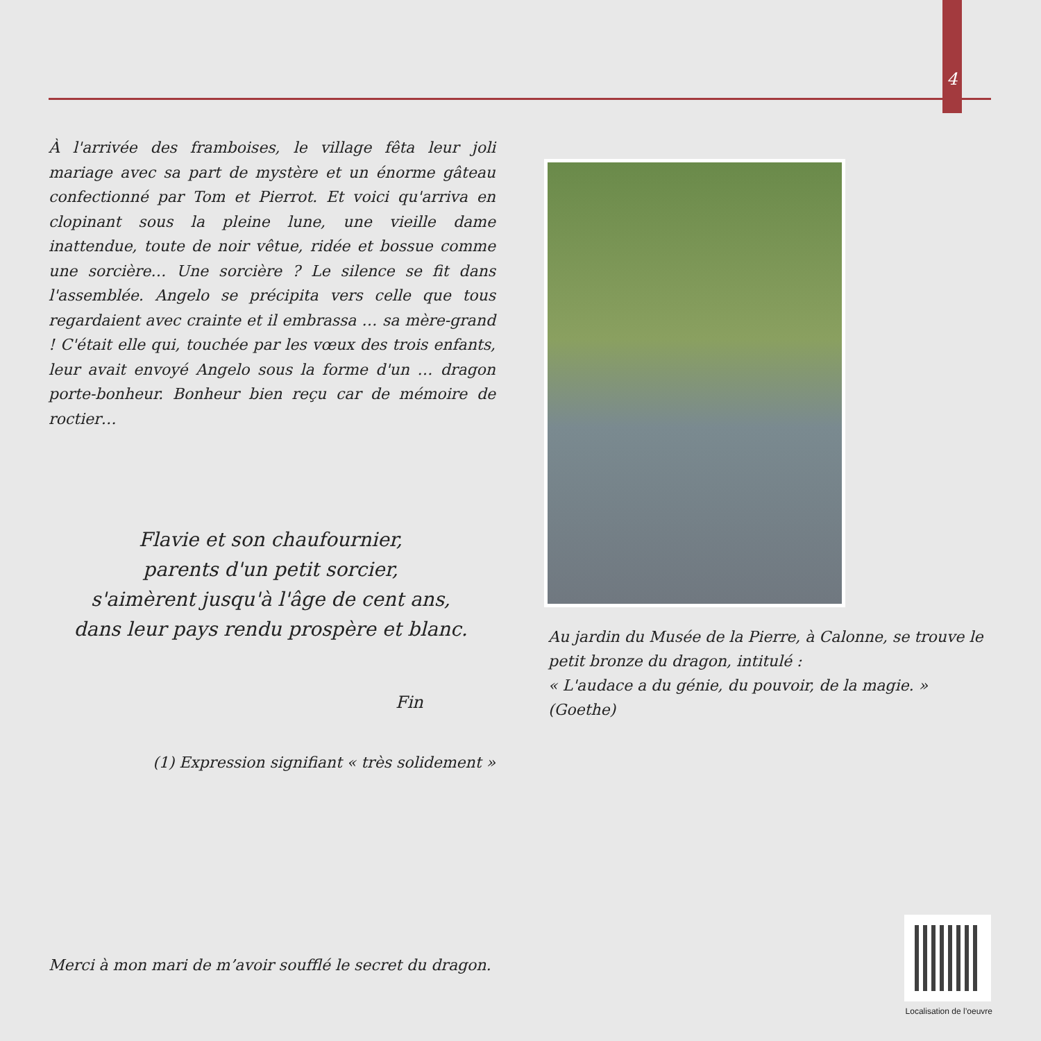4
À l'arrivée des framboises, le village fêta leur joli mariage avec sa part de mystère et un énorme gâteau confectionné par Tom et Pierrot. Et voici qu'arriva en clopinant sous la pleine lune, une vieille dame inattendue, toute de noir vêtue, ridée et bossue comme une sorcière… Une sorcière ? Le silence se fit dans l'assemblée. Angelo se précipita vers celle que tous regardaient avec crainte et il embrassa … sa mère-grand ! C'était elle qui, touchée par les vœux des trois enfants, leur avait envoyé Angelo sous la forme d'un … dragon porte-bonheur. Bonheur bien reçu car de mémoire de roctier…
Flavie et son chaufournier,
parents d'un petit sorcier,
s'aimèrent jusqu'à l'âge de cent ans,
dans leur pays rendu prospère et blanc.
Fin
(1) Expression signifiant « très solidement »
Au jardin du Musée de la Pierre, à Calonne, se trouve le petit bronze du dragon, intitulé :
« L'audace a du génie, du pouvoir, de la magie. » (Goethe)
Merci à mon mari de m’avoir soufflé le secret du dragon.
Localisation de l’oeuvre